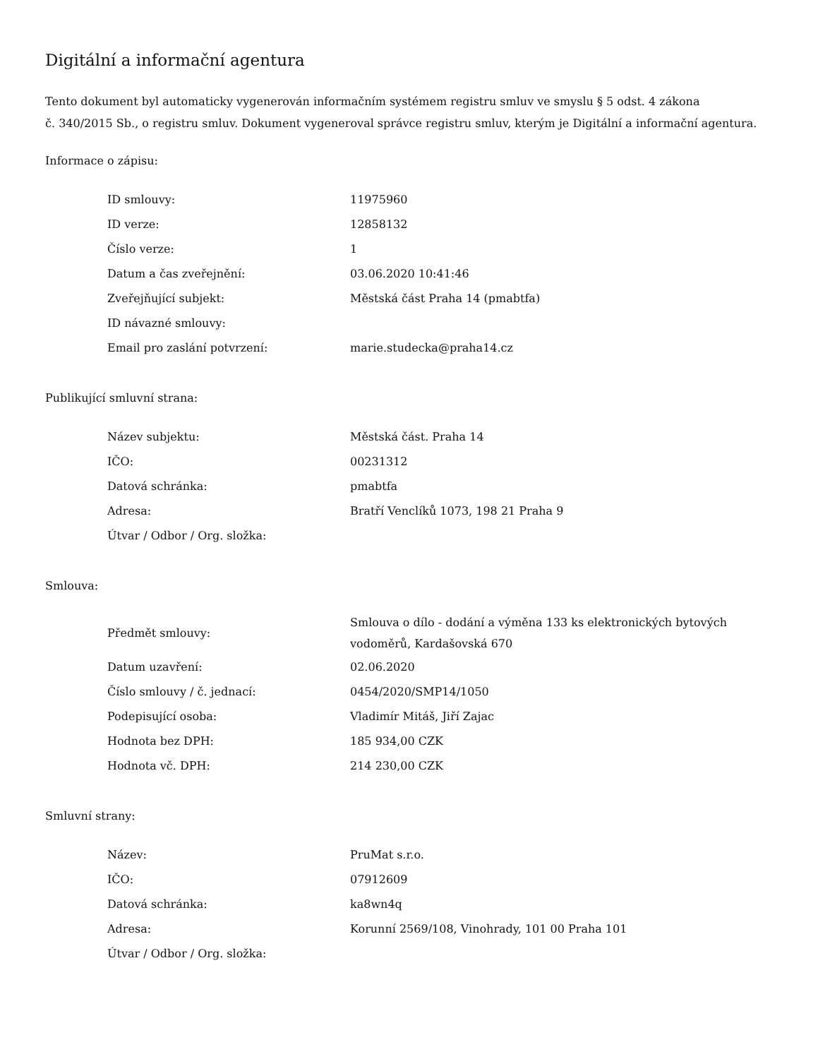Digitální a informační agentura
Tento dokument byl automaticky vygenerován informačním systémem registru smluv ve smyslu § 5 odst. 4 zákona
č. 340/2015 Sb., o registru smluv. Dokument vygeneroval správce registru smluv, kterým je Digitální a informační agentura.
Informace o zápisu:
| ID smlouvy: | 11975960 |
| ID verze: | 12858132 |
| Číslo verze: | 1 |
| Datum a čas zveřejnění: | 03.06.2020 10:41:46 |
| Zveřejňující subjekt: | Městská část Praha 14 (pmabtfa) |
| ID návazné smlouvy: | |
| Email pro zaslání potvrzení: | marie.studecka@praha14.cz |
Publikující smluvní strana:
| Název subjektu: | Městská část. Praha 14 |
| IČO: | 00231312 |
| Datová schránka: | pmabtfa |
| Adresa: | Bratří Venclíků 1073, 198 21 Praha 9 |
| Útvar / Odbor / Org. složka: | |
Smlouva:
| Předmět smlouvy: | Smlouva o dílo - dodání a výměna 133 ks elektronických bytových vodoměrů, Kardašovská 670 |
| Datum uzavření: | 02.06.2020 |
| Číslo smlouvy / č. jednací: | 0454/2020/SMP14/1050 |
| Podepisující osoba: | Vladimír Mitáš, Jiří Zajac |
| Hodnota bez DPH: | 185 934,00 CZK |
| Hodnota vč. DPH: | 214 230,00 CZK |
Smluvní strany:
| Název: | PruMat s.r.o. |
| IČO: | 07912609 |
| Datová schránka: | ka8wn4q |
| Adresa: | Korunní 2569/108, Vinohrady, 101 00 Praha 101 |
| Útvar / Odbor / Org. složka: | |